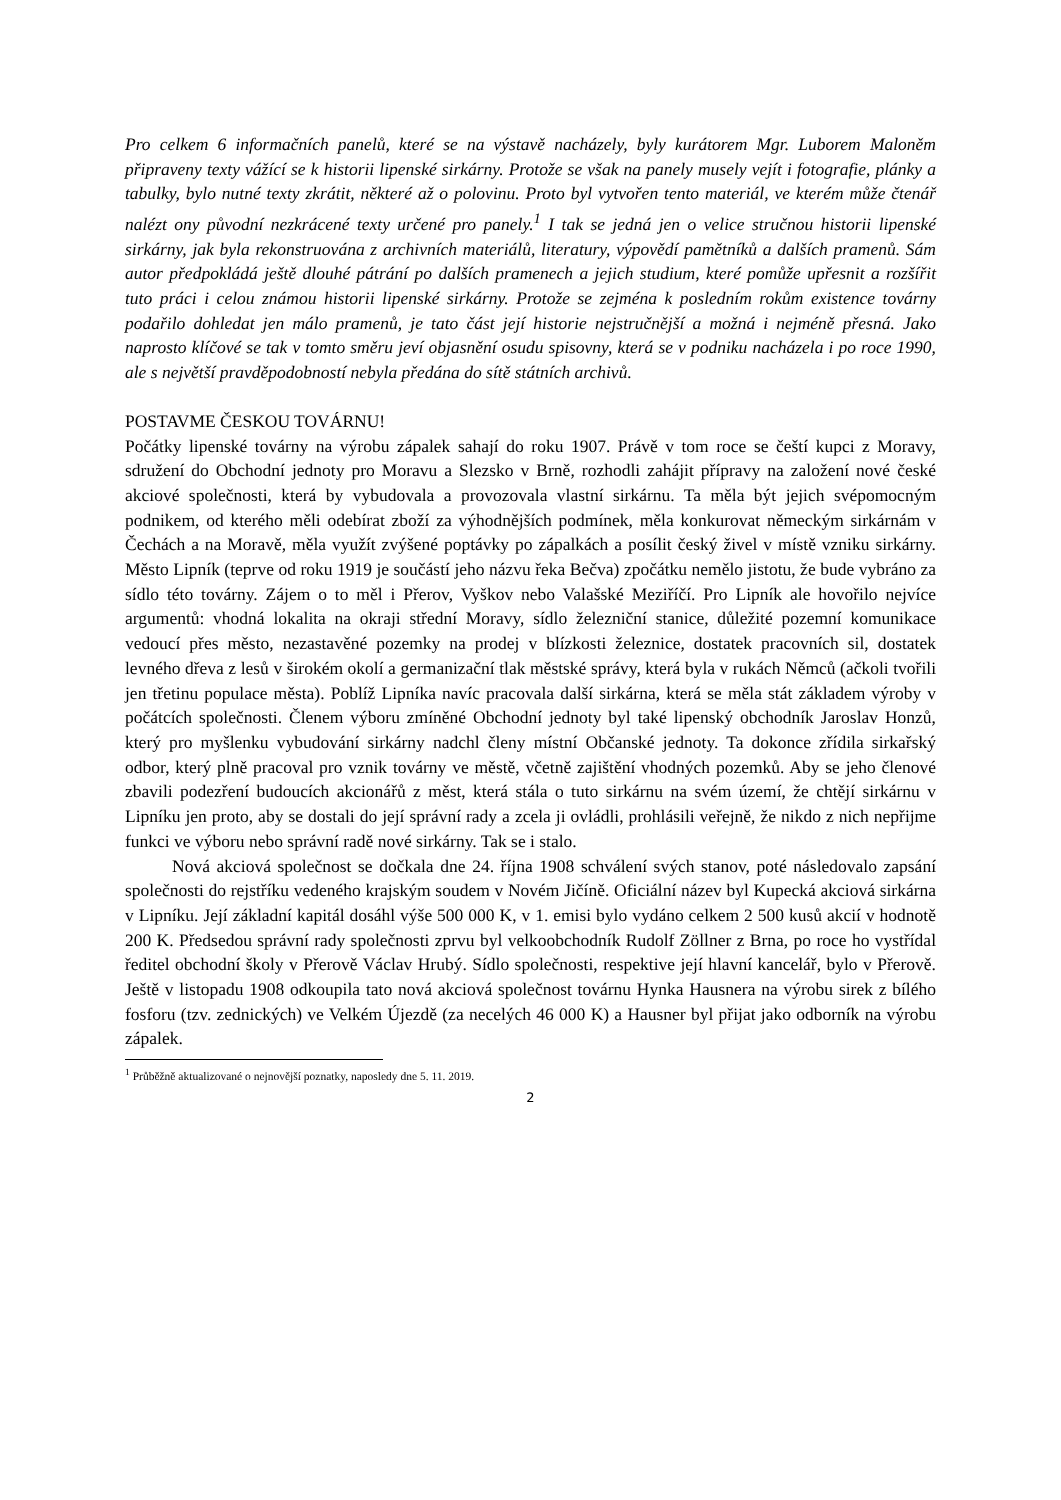Pro celkem 6 informačních panelů, které se na výstavě nacházely, byly kurátorem Mgr. Luborem Maloněm připraveny texty vážící se k historii lipenské sirkárny. Protože se však na panely musely vejít i fotografie, plánky a tabulky, bylo nutné texty zkrátit, některé až o polovinu. Proto byl vytvořen tento materiál, ve kterém může čtenář nalézt ony původní nezkrácené texty určené pro panely.<sup>1</sup> I tak se jedná jen o velice stručnou historii lipenské sirkárny, jak byla rekonstruována z archivních materiálů, literatury, výpovědí pamětníků a dalších pramenů. Sám autor předpokládá ještě dlouhé pátrání po dalších pramenech a jejich studium, které pomůže upřesnit a rozšířit tuto práci i celou známou historii lipenské sirkárny. Protože se zejména k posledním rokům existence továrny podařilo dohledat jen málo pramenů, je tato část její historie nejstručnější a možná i nejméně přesná. Jako naprosto klíčové se tak v tomto směru jeví objasnění osudu spisovny, která se v podniku nacházela i po roce 1990, ale s největší pravděpodobností nebyla předána do sítě státních archivů.
POSTAVME ČESKOU TOVÁRNU!
Počátky lipenské továrny na výrobu zápalek sahají do roku 1907. Právě v tom roce se čeští kupci z Moravy, sdružení do Obchodní jednoty pro Moravu a Slezsko v Brně, rozhodli zahájit přípravy na založení nové české akciové společnosti, která by vybudovala a provozovala vlastní sirkárnu. Ta měla být jejich svépomocným podnikem, od kterého měli odebírat zboží za výhodnějších podmínek, měla konkurovat německým sirkárnám v Čechách a na Moravě, měla využít zvýšené poptávky po zápalkách a posílit český živel v místě vzniku sirkárny. Město Lipník (teprve od roku 1919 je součástí jeho názvu řeka Bečva) zpočátku nemělo jistotu, že bude vybráno za sídlo této továrny. Zájem o to měl i Přerov, Vyškov nebo Valašské Meziříčí. Pro Lipník ale hovořilo nejvíce argumentů: vhodná lokalita na okraji střední Moravy, sídlo železniční stanice, důležité pozemní komunikace vedoucí přes město, nezastavěné pozemky na prodej v blízkosti železnice, dostatek pracovních sil, dostatek levného dřeva z lesů v širokém okolí a germanizační tlak městské správy, která byla v rukách Němců (ačkoli tvořili jen třetinu populace města). Poblíž Lipníka navíc pracovala další sirkárna, která se měla stát základem výroby v počátcích společnosti. Členem výboru zmíněné Obchodní jednoty byl také lipenský obchodník Jaroslav Honzů, který pro myšlenku vybudování sirkárny nadchl členy místní Občanské jednoty. Ta dokonce zřídila sirkařský odbor, který plně pracoval pro vznik továrny ve městě, včetně zajištění vhodných pozemků. Aby se jeho členové zbavili podezření budoucích akcionářů z měst, která stála o tuto sirkárnu na svém území, že chtějí sirkárnu v Lipníku jen proto, aby se dostali do její správní rady a zcela ji ovládli, prohlásili veřejně, že nikdo z nich nepřijme funkci ve výboru nebo správní radě nové sirkárny. Tak se i stalo.
Nová akciová společnost se dočkala dne 24. října 1908 schválení svých stanov, poté následovalo zapsání společnosti do rejstříku vedeného krajským soudem v Novém Jičíně. Oficiální název byl Kupecká akciová sirkárna v Lipníku. Její základní kapitál dosáhl výše 500 000 K, v 1. emisi bylo vydáno celkem 2 500 kusů akcií v hodnotě 200 K. Předsedou správní rady společnosti zprvu byl velkoobchodník Rudolf Zöllner z Brna, po roce ho vystřídal ředitel obchodní školy v Přerově Václav Hrubý. Sídlo společnosti, respektive její hlavní kancelář, bylo v Přerově. Ještě v listopadu 1908 odkoupila tato nová akciová společnost továrnu Hynka Hausnera na výrobu sirek z bílého fosforu (tzv. zednických) ve Velkém Újezdě (za necelých 46 000 K) a Hausner byl přijat jako odborník na výrobu zápalek.
<sup>1</sup> Průběžně aktualizované o nejnovější poznatky, naposledy dne 5. 11. 2019.
2